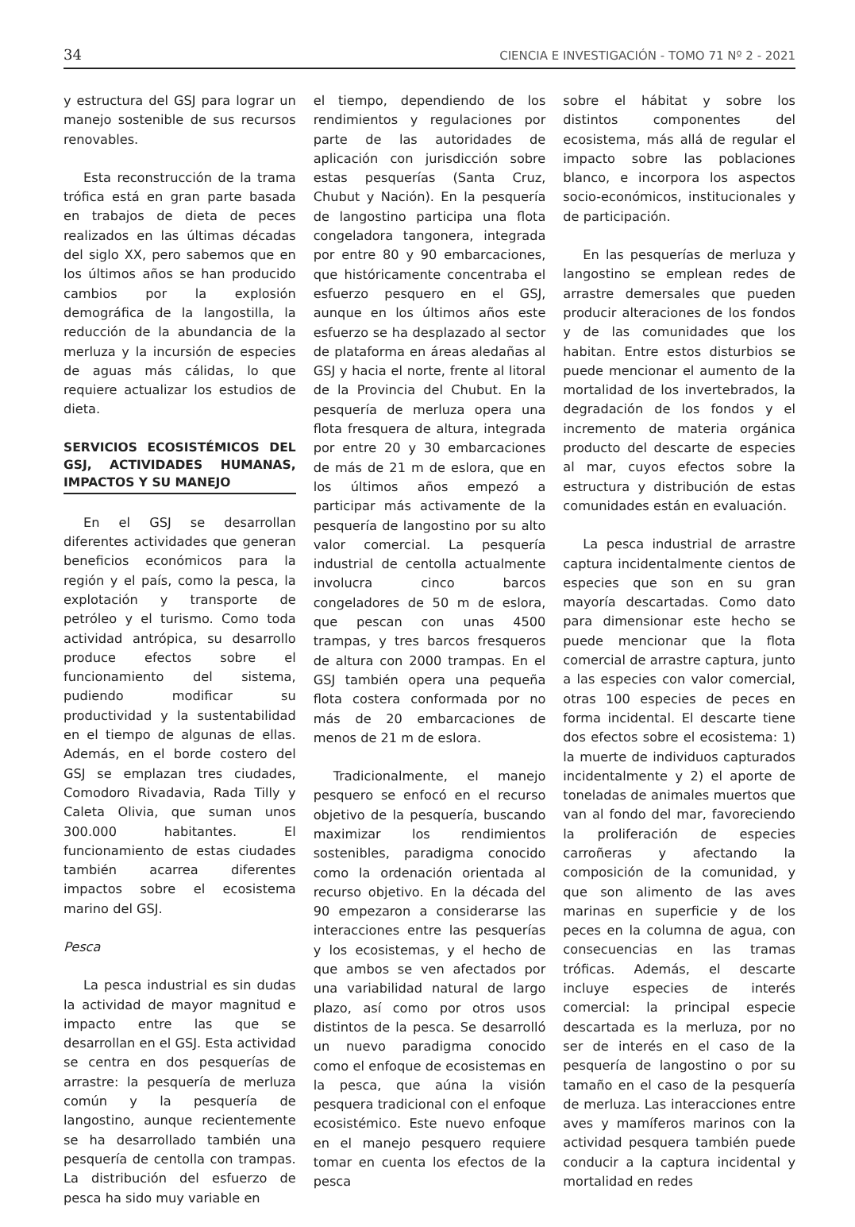34 CIENCIA E INVESTIGACIÓN - TOMO 71 Nº 2 - 2021
y estructura del GSJ para lograr un manejo sostenible de sus recursos renovables.
Esta reconstrucción de la trama trófica está en gran parte basada en trabajos de dieta de peces realizados en las últimas décadas del siglo XX, pero sabemos que en los últimos años se han producido cambios por la explosión demográfica de la langostilla, la reducción de la abundancia de la merluza y la incursión de especies de aguas más cálidas, lo que requiere actualizar los estudios de dieta.
SERVICIOS ECOSISTÉMICOS DEL GSJ, ACTIVIDADES HUMANAS, IMPACTOS Y SU MANEJO
En el GSJ se desarrollan diferentes actividades que generan beneficios económicos para la región y el país, como la pesca, la explotación y transporte de petróleo y el turismo. Como toda actividad antrópica, su desarrollo produce efectos sobre el funcionamiento del sistema, pudiendo modificar su productividad y la sustentabilidad en el tiempo de algunas de ellas. Además, en el borde costero del GSJ se emplazan tres ciudades, Comodoro Rivadavia, Rada Tilly y Caleta Olivia, que suman unos 300.000 habitantes. El funcionamiento de estas ciudades también acarrea diferentes impactos sobre el ecosistema marino del GSJ.
Pesca
La pesca industrial es sin dudas la actividad de mayor magnitud e impacto entre las que se desarrollan en el GSJ. Esta actividad se centra en dos pesquerías de arrastre: la pesquería de merluza común y la pesquería de langostino, aunque recientemente se ha desarrollado también una pesquería de centolla con trampas. La distribución del esfuerzo de pesca ha sido muy variable en
el tiempo, dependiendo de los rendimientos y regulaciones por parte de las autoridades de aplicación con jurisdicción sobre estas pesquerías (Santa Cruz, Chubut y Nación). En la pesquería de langostino participa una flota congeladora tangonera, integrada por entre 80 y 90 embarcaciones, que históricamente concentraba el esfuerzo pesquero en el GSJ, aunque en los últimos años este esfuerzo se ha desplazado al sector de plataforma en áreas aledañas al GSJ y hacia el norte, frente al litoral de la Provincia del Chubut. En la pesquería de merluza opera una flota fresquera de altura, integrada por entre 20 y 30 embarcaciones de más de 21 m de eslora, que en los últimos años empezó a participar más activamente de la pesquería de langostino por su alto valor comercial. La pesquería industrial de centolla actualmente involucra cinco barcos congeladores de 50 m de eslora, que pescan con unas 4500 trampas, y tres barcos fresqueros de altura con 2000 trampas. En el GSJ también opera una pequeña flota costera conformada por no más de 20 embarcaciones de menos de 21 m de eslora.
Tradicionalmente, el manejo pesquero se enfocó en el recurso objetivo de la pesquería, buscando maximizar los rendimientos sostenibles, paradigma conocido como la ordenación orientada al recurso objetivo. En la década del 90 empezaron a considerarse las interacciones entre las pesquerías y los ecosistemas, y el hecho de que ambos se ven afectados por una variabilidad natural de largo plazo, así como por otros usos distintos de la pesca. Se desarrolló un nuevo paradigma conocido como el enfoque de ecosistemas en la pesca, que aúna la visión pesquera tradicional con el enfoque ecosistémico. Este nuevo enfoque en el manejo pesquero requiere tomar en cuenta los efectos de la pesca
sobre el hábitat y sobre los distintos componentes del ecosistema, más allá de regular el impacto sobre las poblaciones blanco, e incorpora los aspectos socio-económicos, institucionales y de participación.
En las pesquerías de merluza y langostino se emplean redes de arrastre demersales que pueden producir alteraciones de los fondos y de las comunidades que los habitan. Entre estos disturbios se puede mencionar el aumento de la mortalidad de los invertebrados, la degradación de los fondos y el incremento de materia orgánica producto del descarte de especies al mar, cuyos efectos sobre la estructura y distribución de estas comunidades están en evaluación.
La pesca industrial de arrastre captura incidentalmente cientos de especies que son en su gran mayoría descartadas. Como dato para dimensionar este hecho se puede mencionar que la flota comercial de arrastre captura, junto a las especies con valor comercial, otras 100 especies de peces en forma incidental. El descarte tiene dos efectos sobre el ecosistema: 1) la muerte de individuos capturados incidentalmente y 2) el aporte de toneladas de animales muertos que van al fondo del mar, favoreciendo la proliferación de especies carroñeras y afectando la composición de la comunidad, y que son alimento de las aves marinas en superficie y de los peces en la columna de agua, con consecuencias en las tramas tróficas. Además, el descarte incluye especies de interés comercial: la principal especie descartada es la merluza, por no ser de interés en el caso de la pesquería de langostino o por su tamaño en el caso de la pesquería de merluza. Las interacciones entre aves y mamíferos marinos con la actividad pesquera también puede conducir a la captura incidental y mortalidad en redes